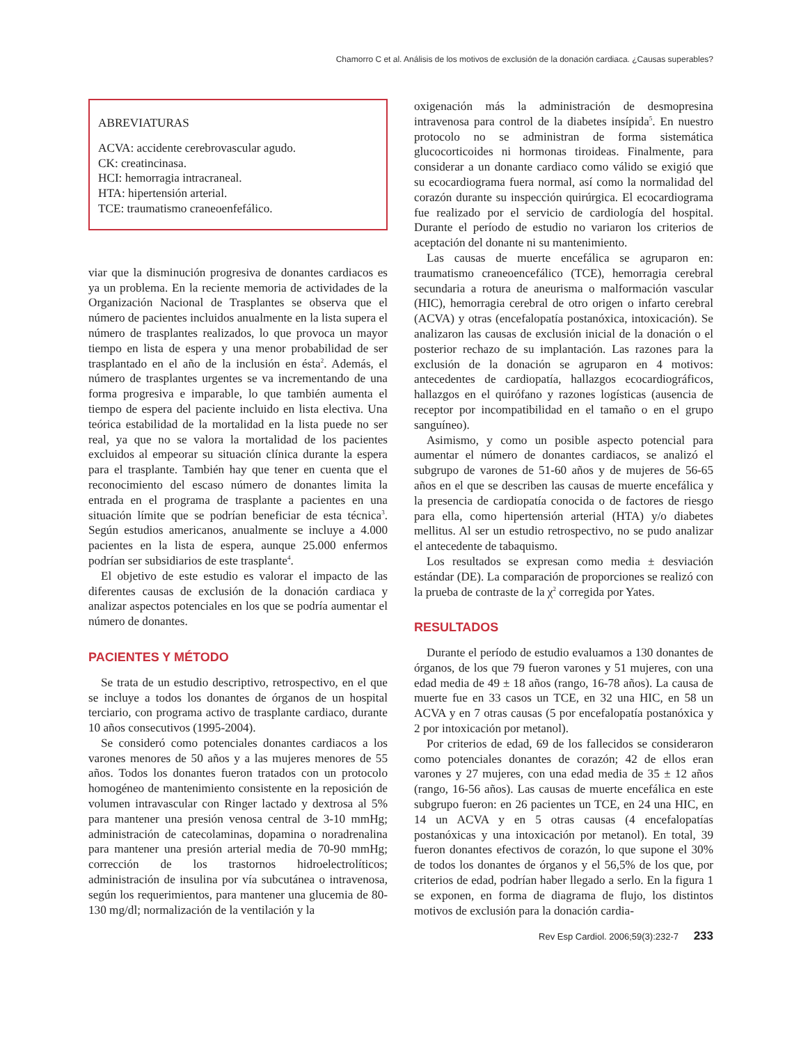Chamorro C et al. Análisis de los motivos de exclusión de la donación cardiaca. ¿Causas superables?
ABREVIATURAS
ACVA: accidente cerebrovascular agudo.
CK: creatincinasa.
HCI: hemorragia intracraneal.
HTA: hipertensión arterial.
TCE: traumatismo craneoenfefálico.
viar que la disminución progresiva de donantes cardiacos es ya un problema. En la reciente memoria de actividades de la Organización Nacional de Trasplantes se observa que el número de pacientes incluidos anualmente en la lista supera el número de trasplantes realizados, lo que provoca un mayor tiempo en lista de espera y una menor probabilidad de ser trasplantado en el año de la inclusión en ésta<sup>2</sup>. Además, el número de trasplantes urgentes se va incrementando de una forma progresiva e imparable, lo que también aumenta el tiempo de espera del paciente incluido en lista electiva. Una teórica estabilidad de la mortalidad en la lista puede no ser real, ya que no se valora la mortalidad de los pacientes excluidos al empeorar su situación clínica durante la espera para el trasplante. También hay que tener en cuenta que el reconocimiento del escaso número de donantes limita la entrada en el programa de trasplante a pacientes en una situación límite que se podrían beneficiar de esta técnica<sup>3</sup>. Según estudios americanos, anualmente se incluye a 4.000 pacientes en la lista de espera, aunque 25.000 enfermos podrían ser subsidiarios de este trasplante<sup>4</sup>.
El objetivo de este estudio es valorar el impacto de las diferentes causas de exclusión de la donación cardiaca y analizar aspectos potenciales en los que se podría aumentar el número de donantes.
PACIENTES Y MÉTODO
Se trata de un estudio descriptivo, retrospectivo, en el que se incluye a todos los donantes de órganos de un hospital terciario, con programa activo de trasplante cardiaco, durante 10 años consecutivos (1995-2004).
Se consideró como potenciales donantes cardiacos a los varones menores de 50 años y a las mujeres menores de 55 años. Todos los donantes fueron tratados con un protocolo homogéneo de mantenimiento consistente en la reposición de volumen intravascular con Ringer lactado y dextrosa al 5% para mantener una presión venosa central de 3-10 mmHg; administración de catecolaminas, dopamina o noradrenalina para mantener una presión arterial media de 70-90 mmHg; corrección de los trastornos hidroelectrolíticos; administración de insulina por vía subcutánea o intravenosa, según los requerimientos, para mantener una glucemia de 80-130 mg/dl; normalización de la ventilación y la
oxigenación más la administración de desmopresina intravenosa para control de la diabetes insípida<sup>5</sup>. En nuestro protocolo no se administran de forma sistemática glucocorticoides ni hormonas tiroideas. Finalmente, para considerar a un donante cardiaco como válido se exigió que su ecocardiograma fuera normal, así como la normalidad del corazón durante su inspección quirúrgica. El ecocardiograma fue realizado por el servicio de cardiología del hospital. Durante el período de estudio no variaron los criterios de aceptación del donante ni su mantenimiento.
Las causas de muerte encefálica se agruparon en: traumatismo craneoencefálico (TCE), hemorragia cerebral secundaria a rotura de aneurisma o malformación vascular (HIC), hemorragia cerebral de otro origen o infarto cerebral (ACVA) y otras (encefalopatía postanóxica, intoxicación). Se analizaron las causas de exclusión inicial de la donación o el posterior rechazo de su implantación. Las razones para la exclusión de la donación se agruparon en 4 motivos: antecedentes de cardiopatía, hallazgos ecocardiográficos, hallazgos en el quirófano y razones logísticas (ausencia de receptor por incompatibilidad en el tamaño o en el grupo sanguíneo).
Asimismo, y como un posible aspecto potencial para aumentar el número de donantes cardiacos, se analizó el subgrupo de varones de 51-60 años y de mujeres de 56-65 años en el que se describen las causas de muerte encefálica y la presencia de cardiopatía conocida o de factores de riesgo para ella, como hipertensión arterial (HTA) y/o diabetes mellitus. Al ser un estudio retrospectivo, no se pudo analizar el antecedente de tabaquismo.
Los resultados se expresan como media ± desviación estándar (DE). La comparación de proporciones se realizó con la prueba de contraste de la χ<sup>2</sup> corregida por Yates.
RESULTADOS
Durante el período de estudio evaluamos a 130 donantes de órganos, de los que 79 fueron varones y 51 mujeres, con una edad media de 49 ± 18 años (rango, 16-78 años). La causa de muerte fue en 33 casos un TCE, en 32 una HIC, en 58 un ACVA y en 7 otras causas (5 por encefalopatía postanóxica y 2 por intoxicación por metanol).
Por criterios de edad, 69 de los fallecidos se consideraron como potenciales donantes de corazón; 42 de ellos eran varones y 27 mujeres, con una edad media de 35 ± 12 años (rango, 16-56 años). Las causas de muerte encefálica en este subgrupo fueron: en 26 pacientes un TCE, en 24 una HIC, en 14 un ACVA y en 5 otras causas (4 encefalopatías postanóxicas y una intoxicación por metanol). En total, 39 fueron donantes efectivos de corazón, lo que supone el 30% de todos los donantes de órganos y el 56,5% de los que, por criterios de edad, podrían haber llegado a serlo. En la figura 1 se exponen, en forma de diagrama de flujo, los distintos motivos de exclusión para la donación cardia-
Rev Esp Cardiol. 2006;59(3):232-7 233